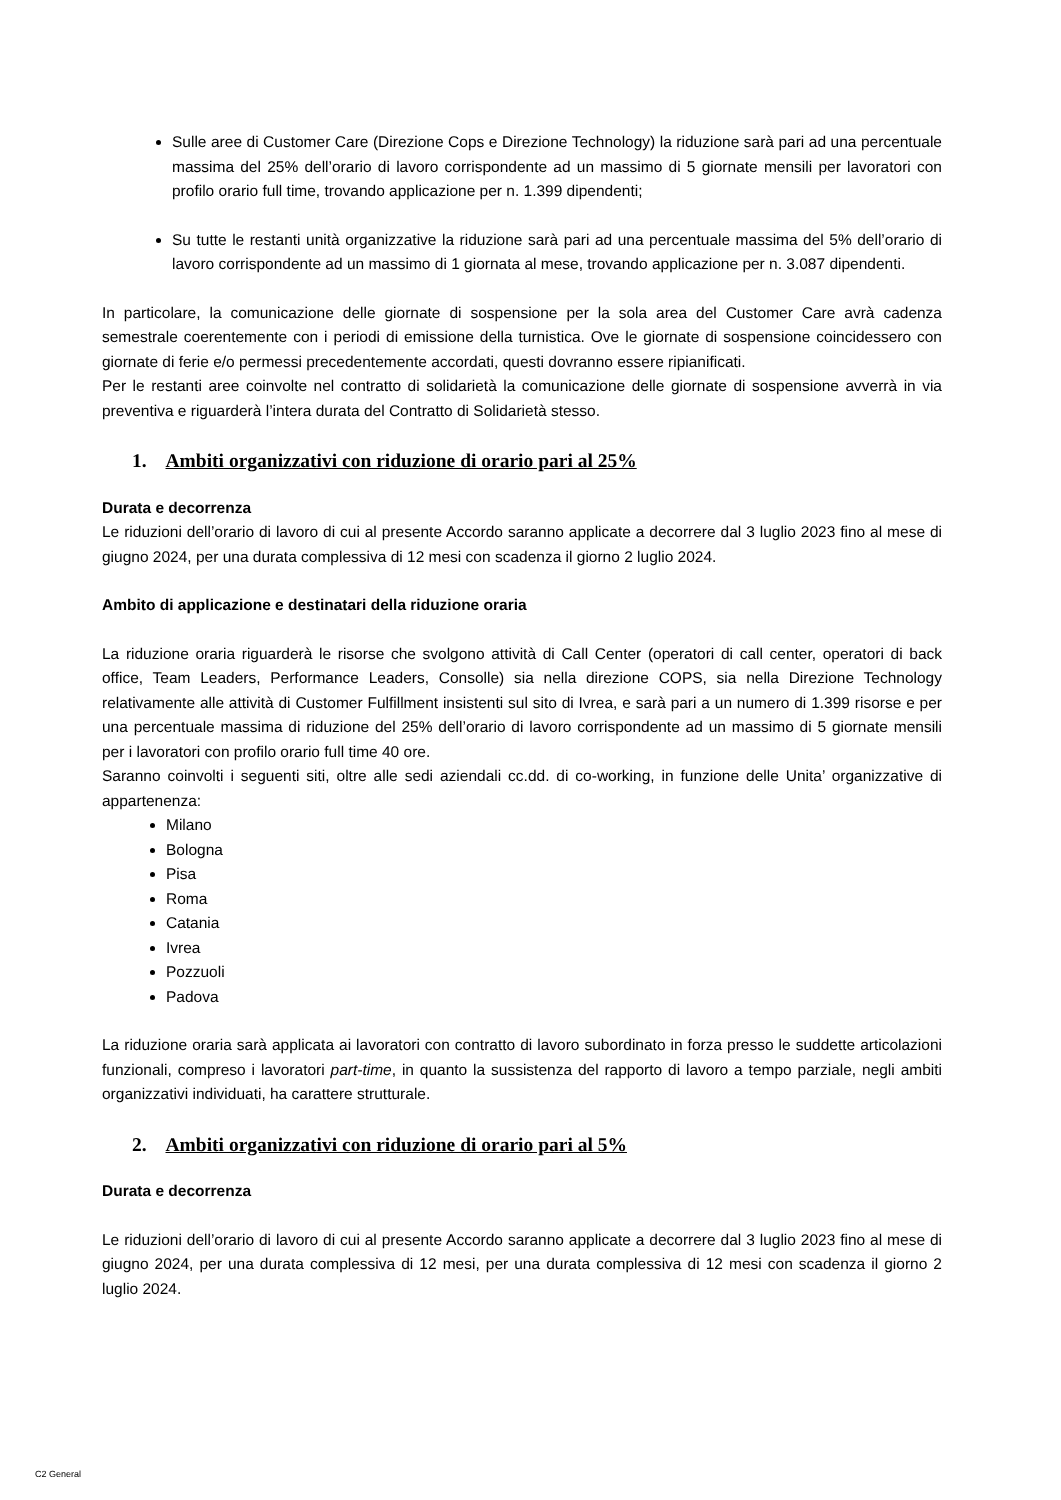Sulle aree di Customer Care (Direzione Cops e Direzione Technology) la riduzione sarà pari ad una percentuale massima del 25% dell’orario di lavoro corrispondente ad un massimo di 5 giornate mensili per lavoratori con profilo orario full time, trovando applicazione per n. 1.399 dipendenti;
Su tutte le restanti unità organizzative la riduzione sarà pari ad una percentuale massima del 5% dell’orario di lavoro corrispondente ad un massimo di 1 giornata al mese, trovando applicazione per n. 3.087 dipendenti.
In particolare, la comunicazione delle giornate di sospensione per la sola area del Customer Care avrà cadenza semestrale coerentemente con i periodi di emissione della turnistica. Ove le giornate di sospensione coincidessero con giornate di ferie e/o permessi precedentemente accordati, questi dovranno essere ripianificati.
Per le restanti aree coinvolte nel contratto di solidarietà la comunicazione delle giornate di sospensione avverrà in via preventiva e riguarderà l’intera durata del Contratto di Solidarietà stesso.
1. Ambiti organizzativi con riduzione di orario pari al 25%
Durata e decorrenza
Le riduzioni dell’orario di lavoro di cui al presente Accordo saranno applicate a decorrere dal 3 luglio 2023 fino al mese di giugno 2024, per una durata complessiva di 12 mesi con scadenza il giorno 2 luglio 2024.
Ambito di applicazione e destinatari della riduzione oraria
La riduzione oraria riguarderà le risorse che svolgono attività di Call Center (operatori di call center, operatori di back office, Team Leaders, Performance Leaders, Consolle) sia nella direzione COPS, sia nella Direzione Technology relativamente alle attività di Customer Fulfillment insistenti sul sito di Ivrea, e sarà pari a un numero di 1.399 risorse e per una percentuale massima di riduzione del 25% dell’orario di lavoro corrispondente ad un massimo di 5 giornate mensili per i lavoratori con profilo orario full time 40 ore.
Saranno coinvolti i seguenti siti, oltre alle sedi aziendali cc.dd. di co-working, in funzione delle Unita’ organizzative di appartenenza:
Milano
Bologna
Pisa
Roma
Catania
Ivrea
Pozzuoli
Padova
La riduzione oraria sarà applicata ai lavoratori con contratto di lavoro subordinato in forza presso le suddette articolazioni funzionali, compreso i lavoratori part-time, in quanto la sussistenza del rapporto di lavoro a tempo parziale, negli ambiti organizzativi individuati, ha carattere strutturale.
2. Ambiti organizzativi con riduzione di orario pari al 5%
Durata e decorrenza
Le riduzioni dell’orario di lavoro di cui al presente Accordo saranno applicate a decorrere dal 3 luglio 2023 fino al mese di giugno 2024, per una durata complessiva di 12 mesi, per una durata complessiva di 12 mesi con scadenza il giorno 2 luglio 2024.
C2 General